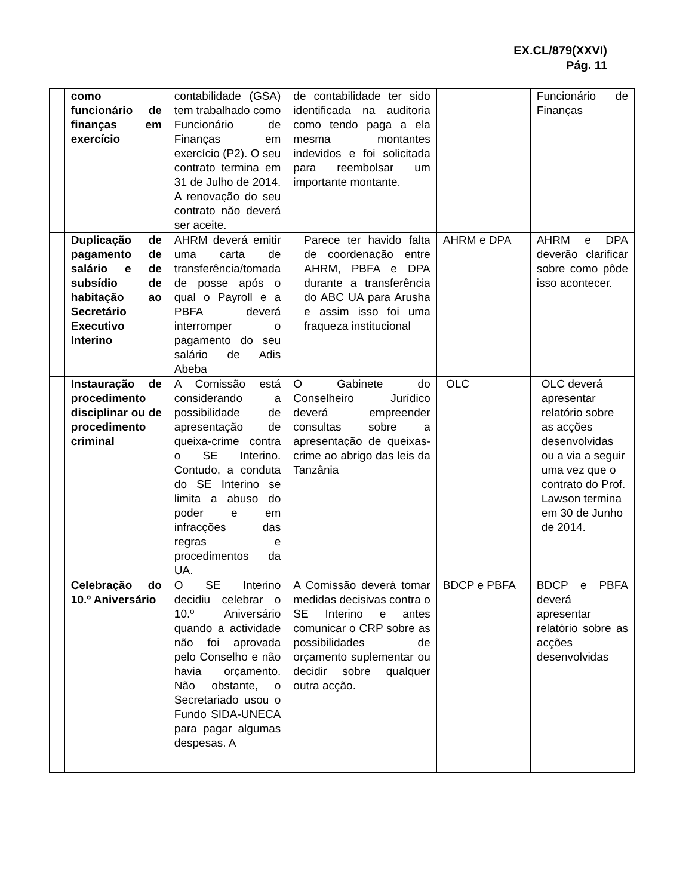EX.CL/879(XXVI)
Pág. 11
| | como funcionário de finanças em exercício | contabilidade (GSA) tem trabalhado como Funcionário de Finanças em exercício (P2). O seu contrato termina em 31 de Julho de 2014. A renovação do seu contrato não deverá ser aceite. | de contabilidade ter sido identificada na auditoria como tendo paga a ela mesma montantes indevidos e foi solicitada para reembolsar um importante montante. | | Funcionário de Finanças |
| | Duplicação de pagamento de salário e de subsídio de habitação ao Secretário Executivo Interino | AHRM deverá emitir uma carta de transferência/tomada de posse após o qual o Payroll e a PBFA deverá interromper o pagamento do seu salário de Adis Abeba | Parece ter havido falta de coordenação entre AHRM, PBFA e DPA durante a transferência do ABC UA para Arusha e assim isso foi uma fraqueza institucional | AHRM e DPA | AHRM e DPA deverão clarificar sobre como pôde isso acontecer. |
| | Instauração de procedimento disciplinar ou de procedimento criminal | A Comissão está considerando a possibilidade de apresentação de queixa-crime contra o SE Interino. Contudo, a conduta do SE Interino se limita a abuso do poder e em infracções das regras e procedimentos da UA. | O Gabinete do Conselheiro Jurídico deverá empreender consultas sobre a apresentação de queixas-crime ao abrigo das leis da Tanzânia | OLC | OLC deverá apresentar relatório sobre as acções desenvolvidas ou a via a seguir uma vez que o contrato do Prof. Lawson termina em 30 de Junho de 2014. |
| | Celebração do 10.º Aniversário | O SE Interino decidiu celebrar o 10.º Aniversário quando a actividade não foi aprovada pelo Conselho e não havia orçamento. Não obstante, o Secretariado usou o Fundo SIDA-UNECA para pagar algumas despesas. A | A Comissão deverá tomar medidas decisivas contra o SE Interino e antes comunicar o CRP sobre as possibilidades de orçamento suplementar ou decidir sobre qualquer outra acção. | BDCP e PBFA | BDCP e PBFA deverá apresentar relatório sobre as acções desenvolvidas |